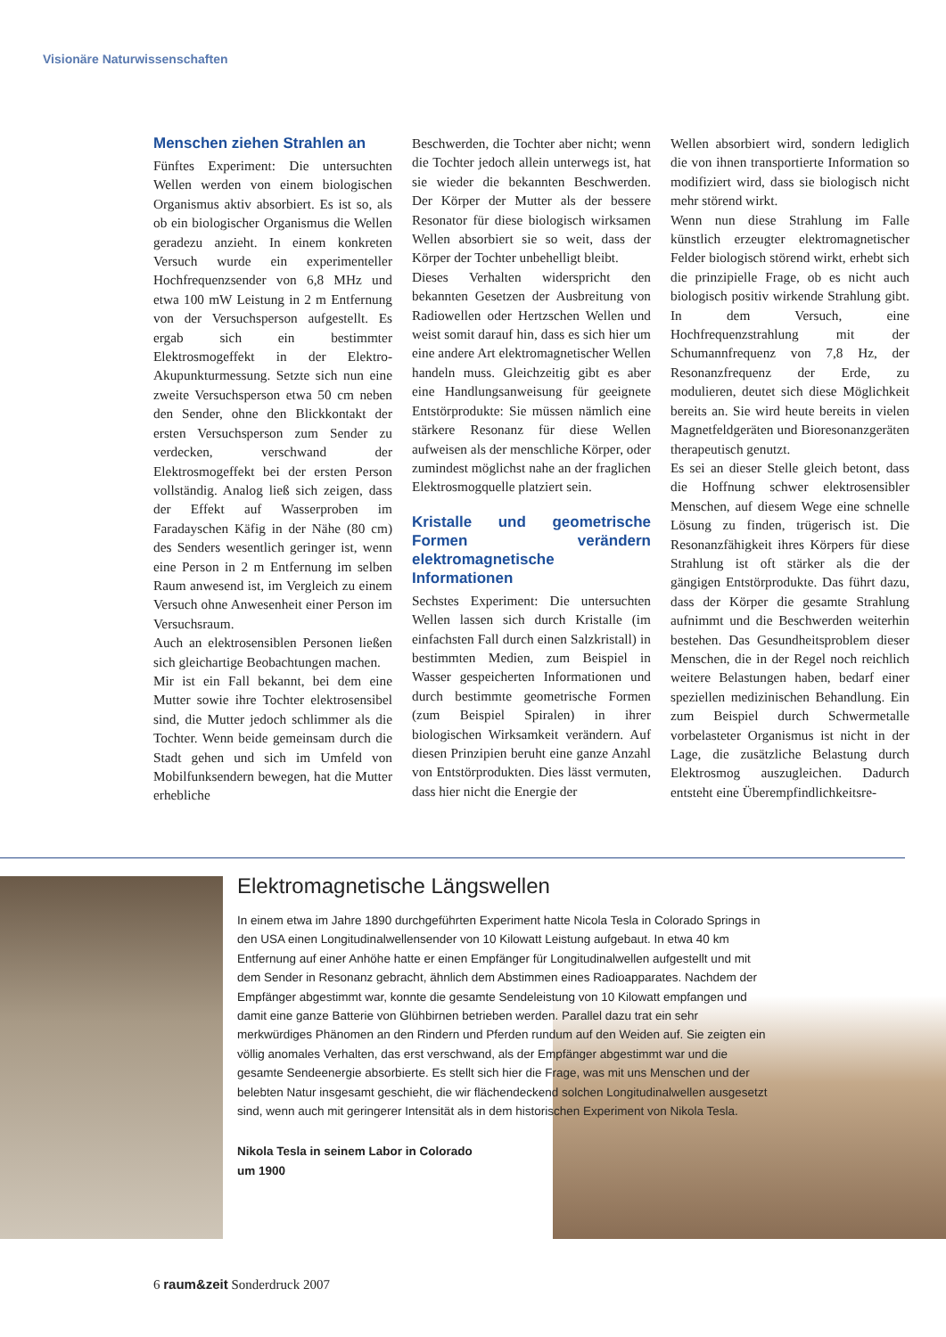Visionäre Naturwissenschaften
Menschen ziehen Strahlen an
Fünftes Experiment: Die untersuchten Wellen werden von einem biologischen Organismus aktiv absorbiert. Es ist so, als ob ein biologischer Organismus die Wellen geradezu anzieht. In einem konkreten Versuch wurde ein experimenteller Hochfrequenzsender von 6,8 MHz und etwa 100 mW Leistung in 2 m Entfernung von der Versuchsperson aufgestellt. Es ergab sich ein bestimmter Elektrosmogeffekt in der Elektro-Akupunkturmessung. Setzte sich nun eine zweite Versuchsperson etwa 50 cm neben den Sender, ohne den Blickkontakt der ersten Versuchsperson zum Sender zu verdecken, verschwand der Elektrosmogeffekt bei der ersten Person vollständig. Analog ließ sich zeigen, dass der Effekt auf Wasserproben im Faradayschen Käfig in der Nähe (80 cm) des Senders wesentlich geringer ist, wenn eine Person in 2 m Entfernung im selben Raum anwesend ist, im Vergleich zu einem Versuch ohne Anwesenheit einer Person im Versuchsraum.
Auch an elektrosensiblen Personen ließen sich gleichartige Beobachtungen machen.
Mir ist ein Fall bekannt, bei dem eine Mutter sowie ihre Tochter elektrosensibel sind, die Mutter jedoch schlimmer als die Tochter. Wenn beide gemeinsam durch die Stadt gehen und sich im Umfeld von Mobilfunksendern bewegen, hat die Mutter erhebliche
Beschwerden, die Tochter aber nicht; wenn die Tochter jedoch allein unterwegs ist, hat sie wieder die bekannten Beschwerden. Der Körper der Mutter als der bessere Resonator für diese biologisch wirksamen Wellen absorbiert sie so weit, dass der Körper der Tochter unbehelligt bleibt.
Dieses Verhalten widerspricht den bekannten Gesetzen der Ausbreitung von Radiowellen oder Hertzschen Wellen und weist somit darauf hin, dass es sich hier um eine andere Art elektromagnetischer Wellen handeln muss. Gleichzeitig gibt es aber eine Handlungsanweisung für geeignete Entstörprodukte: Sie müssen nämlich eine stärkere Resonanz für diese Wellen aufweisen als der menschliche Körper, oder zumindest möglichst nahe an der fraglichen Elektrosmogquelle platziert sein.
Kristalle und geometrische Formen verändern elektromagnetische Informationen
Sechstes Experiment: Die untersuchten Wellen lassen sich durch Kristalle (im einfachsten Fall durch einen Salzkristall) in bestimmten Medien, zum Beispiel in Wasser gespeicherten Informationen und durch bestimmte geometrische Formen (zum Beispiel Spiralen) in ihrer biologischen Wirksamkeit verändern. Auf diesen Prinzipien beruht eine ganze Anzahl von Entstörprodukten. Dies lässt vermuten, dass hier nicht die Energie der
Wellen absorbiert wird, sondern lediglich die von ihnen transportierte Information so modifiziert wird, dass sie biologisch nicht mehr störend wirkt.
Wenn nun diese Strahlung im Falle künstlich erzeugter elektromagnetischer Felder biologisch störend wirkt, erhebt sich die prinzipielle Frage, ob es nicht auch biologisch positiv wirkende Strahlung gibt. In dem Versuch, eine Hochfrequenzstrahlung mit der Schumannfrequenz von 7,8 Hz, der Resonanzfrequenz der Erde, zu modulieren, deutet sich diese Möglichkeit bereits an. Sie wird heute bereits in vielen Magnetfeldgeräten und Bioresonanzgeräten therapeutisch genutzt.
Es sei an dieser Stelle gleich betont, dass die Hoffnung schwer elektrosensibler Menschen, auf diesem Wege eine schnelle Lösung zu finden, trügerisch ist. Die Resonanzfähigkeit ihres Körpers für diese Strahlung ist oft stärker als die der gängigen Entstörprodukte. Das führt dazu, dass der Körper die gesamte Strahlung aufnimmt und die Beschwerden weiterhin bestehen. Das Gesundheitsproblem dieser Menschen, die in der Regel noch reichlich weitere Belastungen haben, bedarf einer speziellen medizinischen Behandlung. Ein zum Beispiel durch Schwermetalle vorbelasteter Organismus ist nicht in der Lage, die zusätzliche Belastung durch Elektrosmog auszugleichen. Dadurch entsteht eine Überempfindlichkeitsre-
Elektromagnetische Längswellen
In einem etwa im Jahre 1890 durchgeführten Experiment hatte Nicola Tesla in Colorado Springs in den USA einen Longitudinalwellensender von 10 Kilowatt Leistung aufgebaut. In etwa 40 km Entfernung auf einer Anhöhe hatte er einen Empfänger für Longitudinalwellen aufgestellt und mit dem Sender in Resonanz gebracht, ähnlich dem Abstimmen eines Radioapparates. Nachdem der Empfänger abgestimmt war, konnte die gesamte Sendeleistung von 10 Kilowatt empfangen und damit eine ganze Batterie von Glühbirnen betrieben werden. Parallel dazu trat ein sehr merkwürdiges Phänomen an den Rindern und Pferden rundum auf den Weiden auf. Sie zeigten ein völlig anomales Verhalten, das erst verschwand, als der Empfänger abgestimmt war und die gesamte Sendeenergie absorbierte. Es stellt sich hier die Frage, was mit uns Menschen und der belebten Natur insgesamt geschieht, die wir flächendeckend solchen Longitudinalwellen ausgesetzt sind, wenn auch mit geringerer Intensität als in dem historischen Experiment von Nikola Tesla.
Nikola Tesla in seinem Labor in Colorado um 1900
6 raum&zeit Sonderdruck 2007